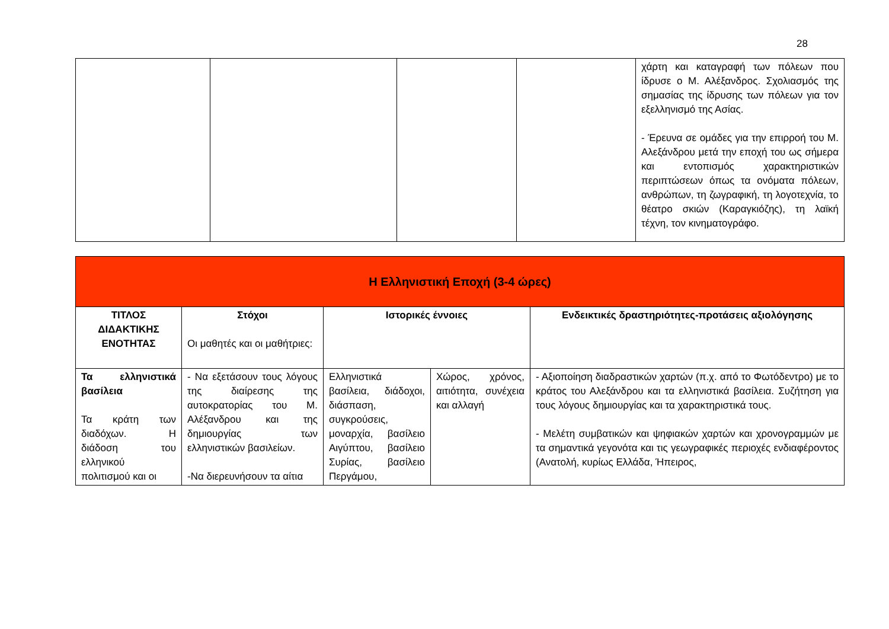28
| | | | | χάρτη και καταγραφή των πόλεων που ίδρυσε ο Μ. Αλέξανδρος. Σχολιασμός της σημασίας της ίδρυσης των πόλεων για τον εξελληνισμό της Ασίας. - Έρευνα σε ομάδες για την επιρροή του Μ. Αλεξάνδρου μετά την εποχή του ως σήμερα και εντοπισμός χαρακτηριστικών περιπτώσεων όπως τα ονόματα πόλεων, ανθρώπων, τη ζωγραφική, τη λογοτεχνία, το θέατρο σκιών (Καραγκιόζης), τη λαϊκή τέχνη, τον κινηματογράφο. |
| Η Ελληνιστική Εποχή (3-4 ώρες) | | | | |
| ΤΙΤΛΟΣ ΔΙΔΑΚΤΙΚΗΣ ΕΝΟΤΗΤΑΣ | Στόχοι Οι μαθητές και οι μαθήτριες: | Ιστορικές έννοιες | | Ενδεικτικές δραστηριότητες-προτάσεις αξιολόγησης |
| Τα ελληνιστικά βασίλεια Τα κράτη των διαδόχων. Η διάδοση του ελληνικού πολιτισμού και οι | - Να εξετάσουν τους λόγους της διαίρεσης της αυτοκρατορίας του Μ. Αλέξανδρου και της δημιουργίας των ελληνιστικών βασιλείων. -Να διερευνήσουν τα αίτια | Ελληνιστικά βασίλεια, διάδοχοι, διάσπαση, συγκρούσεις, μοναρχία, βασίλειο Αιγύπτου, βασίλειο Συρίας, βασίλειο Περγάμου, | Χώρος, χρόνος, αιτιότητα, συνέχεια και αλλαγή | - Αξιοποίηση διαδραστικών χαρτών (π.χ. από το Φωτόδεντρο) με το κράτος του Αλεξάνδρου και τα ελληνιστικά βασίλεια. Συζήτηση για τους λόγους δημιουργίας και τα χαρακτηριστικά τους. - Μελέτη συμβατικών και ψηφιακών χαρτών και χρονογραμμών με τα σημαντικά γεγονότα και τις γεωγραφικές περιοχές ενδιαφέροντος (Ανατολή, κυρίως Ελλάδα, Ήπειρος, |